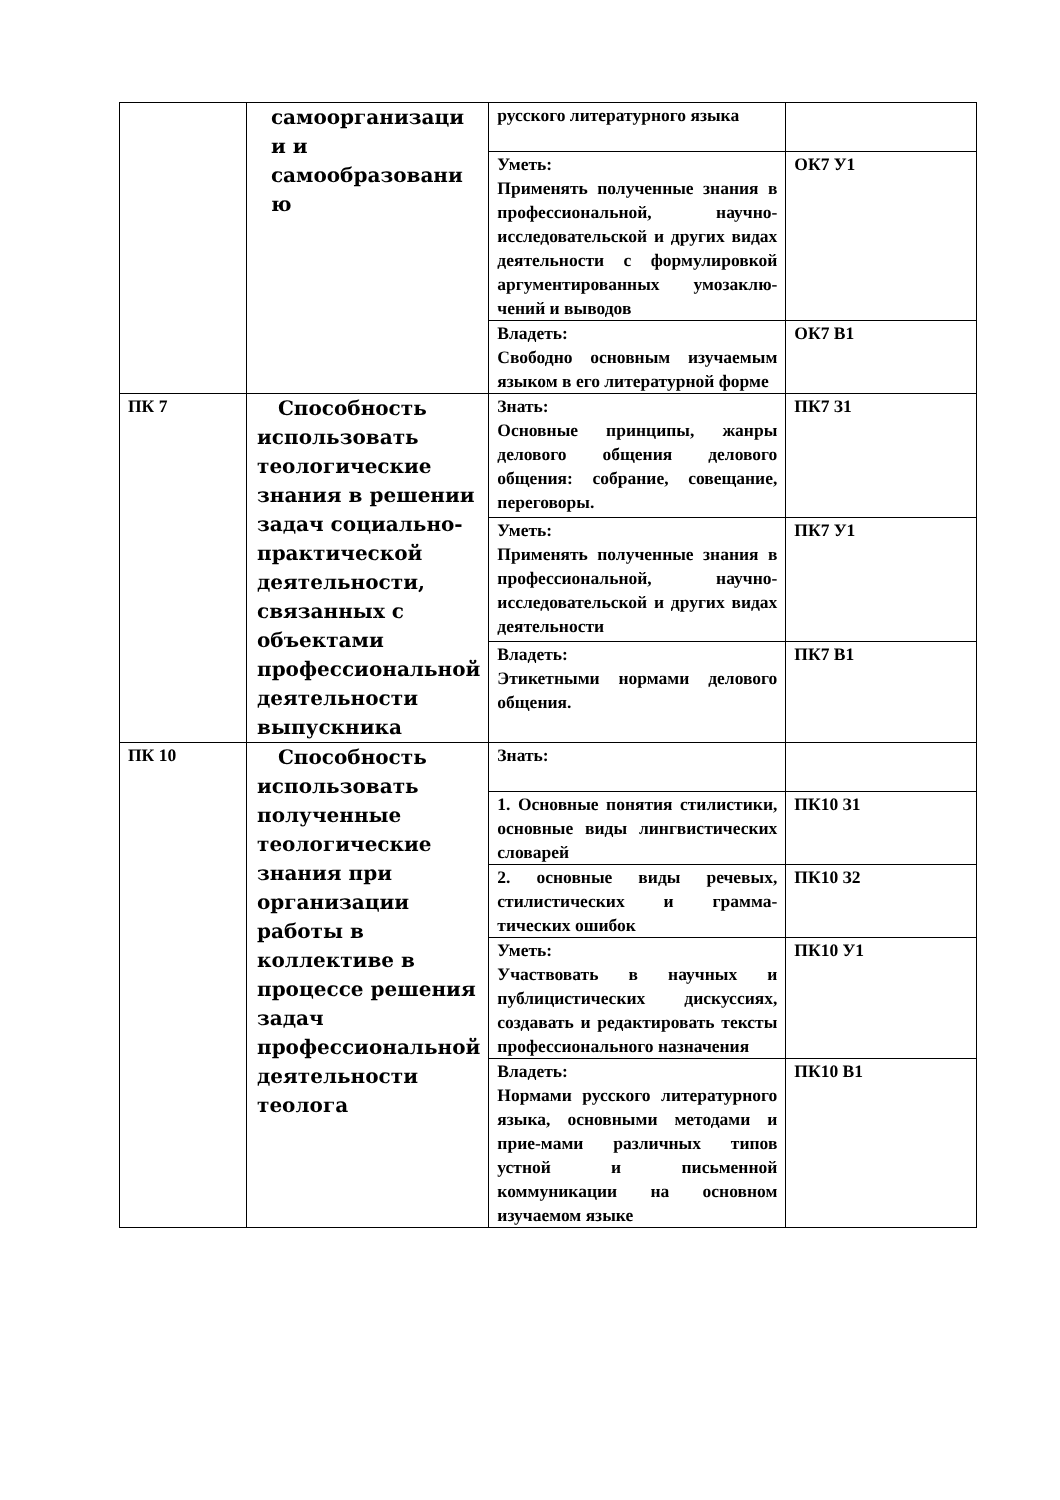| | самоорганизаци и и самообразовани ю | русского литературного языка | |
| | | Уметь: Применять полученные знания в профессиональной, научно-исследовательской и других видах деятельности с формулировкой аргументированных умозаклю-чений и выводов | ОК7 У1 |
| | | Владеть: Свободно основным изучаемым языком в его литературной форме | ОК7 В1 |
| ПК 7 | Способность использовать теологические знания в решении задач социально-практической деятельности, связанных с объектами профессиональной деятельности выпускника | Знать: Основные принципы, жанры делового общения делового общения: собрание, совещание, переговоры. | ПК7 З1 |
| | | Уметь: Применять полученные знания в профессиональной, научно-исследовательской и других видах деятельности | ПК7 У1 |
| | | Владеть: Этикетными нормами делового общения. | ПК7 В1 |
| ПК 10 | Способность использовать полученные теологические знания при организации работы в коллективе в процессе решения задач профессиональной деятельности теолога | Знать: | |
| | | 1. Основные понятия стилистики, основные виды лингвистических словарей | ПК10 З1 |
| | | 2. основные виды речевых, стилистических и грамма-тических ошибок | ПК10 З2 |
| | | Уметь: Участвовать в научных и публицистических дискуссиях, создавать и редактировать тексты профессионального назначения | ПК10 У1 |
| | | Владеть: Нормами русского литературного языка, основными методами и прие-мами различных типов устной и письменной коммуникации на основном изучаемом языке | ПК10 В1 |